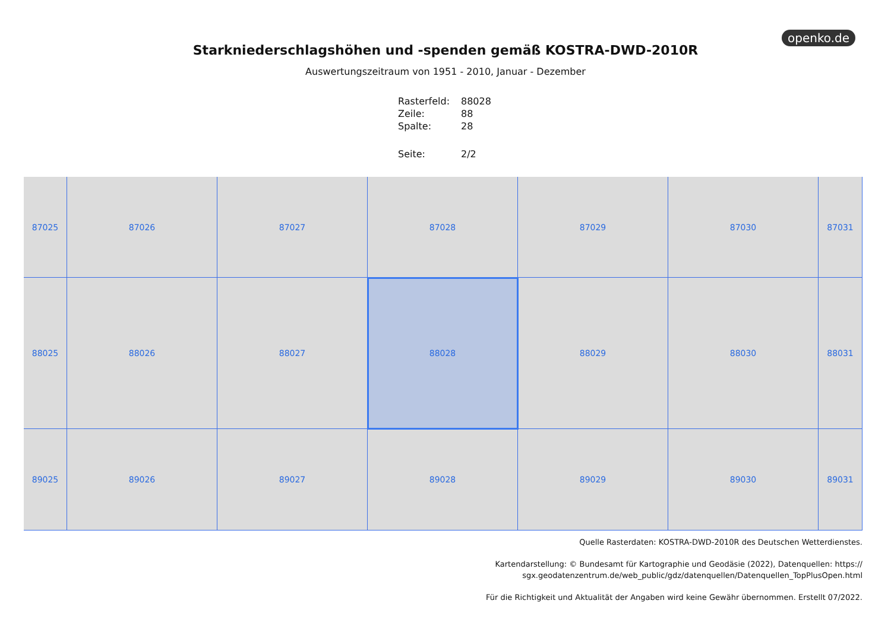openko.de
Starkniederschlagshöhen und -spenden gemäß KOSTRA-DWD-2010R
Auswertungszeitraum von 1951 - 2010, Januar - Dezember
| Rasterfeld: | 88028 |
| Zeile: | 88 |
| Spalte: | 28 |
| Seite: | 2/2 |
87025
87026
87027
87028
87029
87030
87031
88025
88026
88027
88028
88029
88030
88031
89025
89026
89027
89028
89029
89030
89031
Quelle Rasterdaten: KOSTRA-DWD-2010R des Deutschen Wetterdienstes.
Kartendarstellung: © Bundesamt für Kartographie und Geodäsie (2022), Datenquellen: https://
sgx.geodatenzentrum.de/web_public/gdz/datenquellen/Datenquellen_TopPlusOpen.html
Für die Richtigkeit und Aktualität der Angaben wird keine Gewähr übernommen. Erstellt 07/2022.